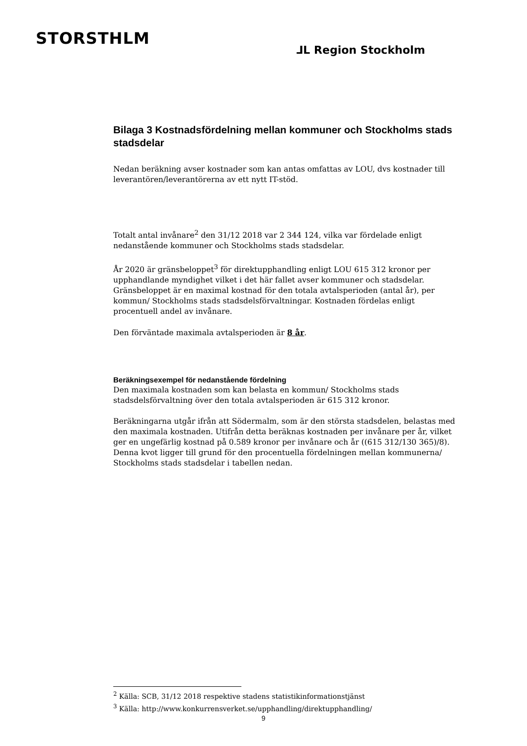STORSTHLM
⅃L Region Stockholm
Bilaga 3 Kostnadsfördelning mellan kommuner och Stockholms stads stadsdelar
Nedan beräkning avser kostnader som kan antas omfattas av LOU, dvs kostnader till leverantören/leverantörerna av ett nytt IT-stöd.
Totalt antal invånare<sup>2</sup> den 31/12 2018 var 2 344 124, vilka var fördelade enligt nedanstående kommuner och Stockholms stads stadsdelar.
År 2020 är gränsbeloppet<sup>3</sup> för direktupphandling enligt LOU 615 312 kronor per upphandlande myndighet vilket i det här fallet avser kommuner och stadsdelar. Gränsbeloppet är en maximal kostnad för den totala avtalsperioden (antal år), per kommun/ Stockholms stads stadsdelsförvaltningar. Kostnaden fördelas enligt procentuell andel av invånare.
Den förväntade maximala avtalsperioden är 8 år.
Beräkningsexempel för nedanstående fördelning
Den maximala kostnaden som kan belasta en kommun/ Stockholms stads stadsdelsförvaltning över den totala avtalsperioden är 615 312 kronor.
Beräkningarna utgår ifrån att Södermalm, som är den största stadsdelen, belastas med den maximala kostnaden. Utifrån detta beräknas kostnaden per invånare per år, vilket ger en ungefärlig kostnad på 0.589 kronor per invånare och år ((615 312/130 365)/8). Denna kvot ligger till grund för den procentuella fördelningen mellan kommunerna/ Stockholms stads stadsdelar i tabellen nedan.
<sup>2</sup> Källa: SCB, 31/12 2018 respektive stadens statistikinformationstjänst
<sup>3</sup> Källa: http://www.konkurrensverket.se/upphandling/direktupphandling/
9